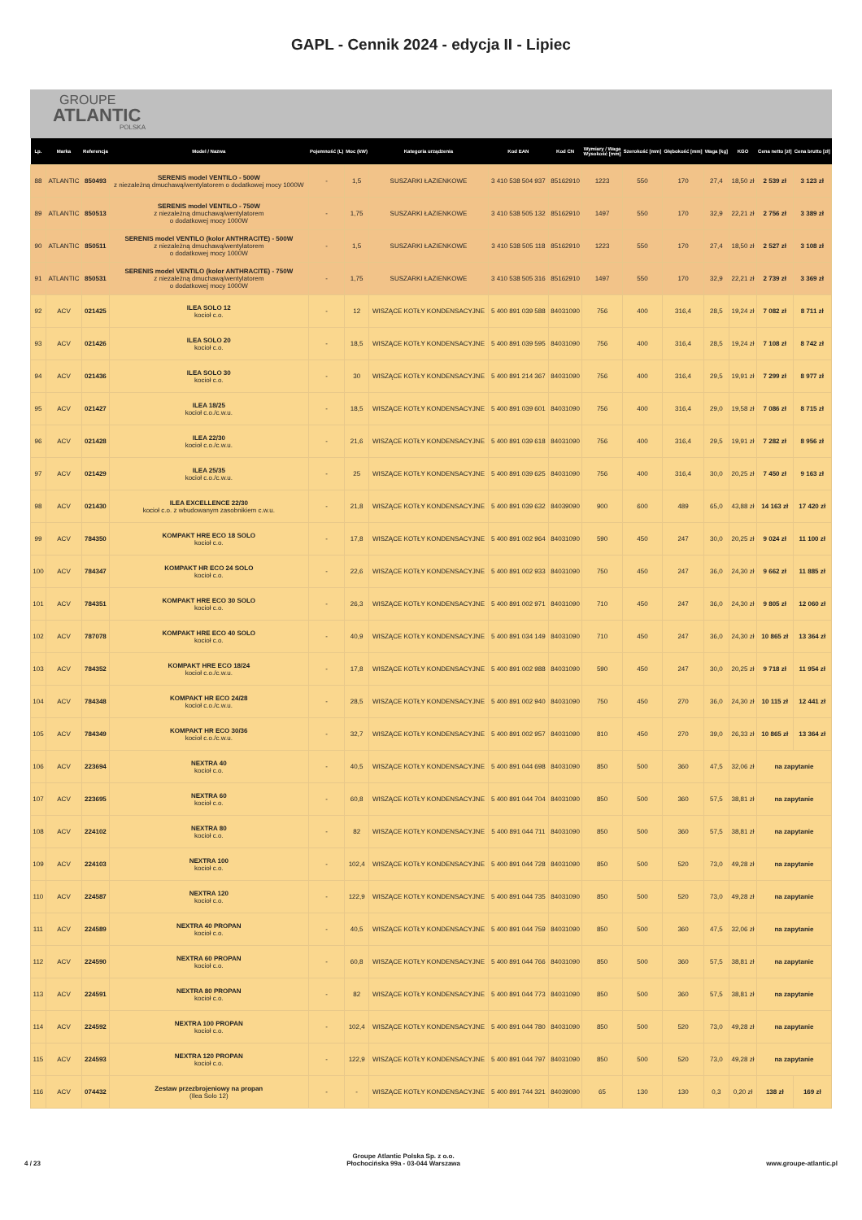GAPL - Cennik 2024 - edycja II - Lipiec
GROUPE
ATLANTIC
POLSKA
| Lp. | Marka | Referencja | Model / Nazwa | Pojemność (L) | Moc (kW) | Kategoria urządzenia | Kod EAN | Kod CN | Wymiary / Waga Wysokość [mm] | Szerokość [mm] | Głębokość [mm] | Waga [kg] | KGO | Cena netto [zł] | Cena brutto [zł] |
| --- | --- | --- | --- | --- | --- | --- | --- | --- | --- | --- | --- | --- | --- | --- | --- |
| 88 | ATLANTIC | 850493 | SERENIS model VENTILO - 500W z niezależną dmuchawą/wentylatorem o dodatkowej mocy 1000W | - | 1,5 | SUSZARKI ŁAZIENKOWE | 3 410 538 504 937 | 85162910 | 1223 | 550 | 170 | 27,4 | 18,50 zł | 2 539 zł | 3 123 zł |
| 89 | ATLANTIC | 850513 | SERENIS model VENTILO - 750W z niezależną dmuchawą/wentylatorem o dodatkowej mocy 1000W | - | 1,75 | SUSZARKI ŁAZIENKOWE | 3 410 538 505 132 | 85162910 | 1497 | 550 | 170 | 32,9 | 22,21 zł | 2 756 zł | 3 389 zł |
| 90 | ATLANTIC | 850511 | SERENIS model VENTILO (kolor ANTHRACITE) - 500W z niezależną dmuchawą/wentylatorem o dodatkowej mocy 1000W | - | 1,5 | SUSZARKI ŁAZIENKOWE | 3 410 538 505 118 | 85162910 | 1223 | 550 | 170 | 27,4 | 18,50 zł | 2 527 zł | 3 108 zł |
| 91 | ATLANTIC | 850531 | SERENIS model VENTILO (kolor ANTHRACITE) - 750W z niezależną dmuchawą/wentylatorem o dodatkowej mocy 1000W | - | 1,75 | SUSZARKI ŁAZIENKOWE | 3 410 538 505 316 | 85162910 | 1497 | 550 | 170 | 32,9 | 22,21 zł | 2 739 zł | 3 369 zł |
| 92 | ACV | 021425 | ILEA SOLO 12 kocioł c.o. | - | 12 | WISZĄCE KOTŁY KONDENSACYJNE | 5 400 891 039 588 | 84031090 | 756 | 400 | 316,4 | 28,5 | 19,24 zł | 7 082 zł | 8 711 zł |
| 93 | ACV | 021426 | ILEA SOLO 20 kocioł c.o. | - | 18,5 | WISZĄCE KOTŁY KONDENSACYJNE | 5 400 891 039 595 | 84031090 | 756 | 400 | 316,4 | 28,5 | 19,24 zł | 7 108 zł | 8 742 zł |
| 94 | ACV | 021436 | ILEA SOLO 30 kocioł c.o. | - | 30 | WISZĄCE KOTŁY KONDENSACYJNE | 5 400 891 214 367 | 84031090 | 756 | 400 | 316,4 | 29,5 | 19,91 zł | 7 299 zł | 8 977 zł |
| 95 | ACV | 021427 | ILEA 18/25 kocioł c.o./c.w.u. | - | 18,5 | WISZĄCE KOTŁY KONDENSACYJNE | 5 400 891 039 601 | 84031090 | 756 | 400 | 316,4 | 29,0 | 19,58 zł | 7 086 zł | 8 715 zł |
| 96 | ACV | 021428 | ILEA 22/30 kocioł c.o./c.w.u. | - | 21,6 | WISZĄCE KOTŁY KONDENSACYJNE | 5 400 891 039 618 | 84031090 | 756 | 400 | 316,4 | 29,5 | 19,91 zł | 7 282 zł | 8 956 zł |
| 97 | ACV | 021429 | ILEA 25/35 kocioł c.o./c.w.u. | - | 25 | WISZĄCE KOTŁY KONDENSACYJNE | 5 400 891 039 625 | 84031090 | 756 | 400 | 316,4 | 30,0 | 20,25 zł | 7 450 zł | 9 163 zł |
| 98 | ACV | 021430 | ILEA EXCELLENCE 22/30 kocioł c.o. z wbudowanym zasobnikiem c.w.u. | - | 21,8 | WISZĄCE KOTŁY KONDENSACYJNE | 5 400 891 039 632 | 84039090 | 900 | 600 | 489 | 65,0 | 43,88 zł | 14 163 zł | 17 420 zł |
| 99 | ACV | 784350 | KOMPAKT HRE ECO 18 SOLO kocioł c.o. | - | 17,8 | WISZĄCE KOTŁY KONDENSACYJNE | 5 400 891 002 964 | 84031090 | 590 | 450 | 247 | 30,0 | 20,25 zł | 9 024 zł | 11 100 zł |
| 100 | ACV | 784347 | KOMPAKT HR ECO 24 SOLO kocioł c.o. | - | 22,6 | WISZĄCE KOTŁY KONDENSACYJNE | 5 400 891 002 933 | 84031090 | 750 | 450 | 247 | 36,0 | 24,30 zł | 9 662 zł | 11 885 zł |
| 101 | ACV | 784351 | KOMPAKT HRE ECO 30 SOLO kocioł c.o. | - | 26,3 | WISZĄCE KOTŁY KONDENSACYJNE | 5 400 891 002 971 | 84031090 | 710 | 450 | 247 | 36,0 | 24,30 zł | 9 805 zł | 12 060 zł |
| 102 | ACV | 787078 | KOMPAKT HRE ECO 40 SOLO kocioł c.o. | - | 40,9 | WISZĄCE KOTŁY KONDENSACYJNE | 5 400 891 034 149 | 84031090 | 710 | 450 | 247 | 36,0 | 24,30 zł | 10 865 zł | 13 364 zł |
| 103 | ACV | 784352 | KOMPAKT HRE ECO 18/24 kocioł c.o./c.w.u. | - | 17,8 | WISZĄCE KOTŁY KONDENSACYJNE | 5 400 891 002 988 | 84031090 | 590 | 450 | 247 | 30,0 | 20,25 zł | 9 718 zł | 11 954 zł |
| 104 | ACV | 784348 | KOMPAKT HR ECO 24/28 kocioł c.o./c.w.u. | - | 28,5 | WISZĄCE KOTŁY KONDENSACYJNE | 5 400 891 002 940 | 84031090 | 750 | 450 | 270 | 36,0 | 24,30 zł | 10 115 zł | 12 441 zł |
| 105 | ACV | 784349 | KOMPAKT HR ECO 30/36 kocioł c.o./c.w.u. | - | 32,7 | WISZĄCE KOTŁY KONDENSACYJNE | 5 400 891 002 957 | 84031090 | 810 | 450 | 270 | 39,0 | 26,33 zł | 10 865 zł | 13 364 zł |
| 106 | ACV | 223694 | NEXTRA 40 kocioł c.o. | - | 40,5 | WISZĄCE KOTŁY KONDENSACYJNE | 5 400 891 044 698 | 84031090 | 850 | 500 | 360 | 47,5 | 32,06 zł | na zapytanie | |
| 107 | ACV | 223695 | NEXTRA 60 kocioł c.o. | - | 60,8 | WISZĄCE KOTŁY KONDENSACYJNE | 5 400 891 044 704 | 84031090 | 850 | 500 | 360 | 57,5 | 38,81 zł | na zapytanie | |
| 108 | ACV | 224102 | NEXTRA 80 kocioł c.o. | - | 82 | WISZĄCE KOTŁY KONDENSACYJNE | 5 400 891 044 711 | 84031090 | 850 | 500 | 360 | 57,5 | 38,81 zł | na zapytanie | |
| 109 | ACV | 224103 | NEXTRA 100 kocioł c.o. | - | 102,4 | WISZĄCE KOTŁY KONDENSACYJNE | 5 400 891 044 728 | 84031090 | 850 | 500 | 520 | 73,0 | 49,28 zł | na zapytanie | |
| 110 | ACV | 224587 | NEXTRA 120 kocioł c.o. | - | 122,9 | WISZĄCE KOTŁY KONDENSACYJNE | 5 400 891 044 735 | 84031090 | 850 | 500 | 520 | 73,0 | 49,28 zł | na zapytanie | |
| 111 | ACV | 224589 | NEXTRA 40 PROPAN kocioł c.o. | - | 40,5 | WISZĄCE KOTŁY KONDENSACYJNE | 5 400 891 044 759 | 84031090 | 850 | 500 | 360 | 47,5 | 32,06 zł | na zapytanie | |
| 112 | ACV | 224590 | NEXTRA 60 PROPAN kocioł c.o. | - | 60,8 | WISZĄCE KOTŁY KONDENSACYJNE | 5 400 891 044 766 | 84031090 | 850 | 500 | 360 | 57,5 | 38,81 zł | na zapytanie | |
| 113 | ACV | 224591 | NEXTRA 80 PROPAN kocioł c.o. | - | 82 | WISZĄCE KOTŁY KONDENSACYJNE | 5 400 891 044 773 | 84031090 | 850 | 500 | 360 | 57,5 | 38,81 zł | na zapytanie | |
| 114 | ACV | 224592 | NEXTRA 100 PROPAN kocioł c.o. | - | 102,4 | WISZĄCE KOTŁY KONDENSACYJNE | 5 400 891 044 780 | 84031090 | 850 | 500 | 520 | 73,0 | 49,28 zł | na zapytanie | |
| 115 | ACV | 224593 | NEXTRA 120 PROPAN kocioł c.o. | - | 122,9 | WISZĄCE KOTŁY KONDENSACYJNE | 5 400 891 044 797 | 84031090 | 850 | 500 | 520 | 73,0 | 49,28 zł | na zapytanie | |
| 116 | ACV | 074432 | Zestaw przezbrojeniowy na propan (Ilea Solo 12) | - | - | WISZĄCE KOTŁY KONDENSACYJNE | 5 400 891 744 321 | 84039090 | 65 | 130 | 130 | 0,3 | 0,20 zł | 138 zł | 169 zł |
4 / 23
Groupe Atlantic Polska Sp. z o.o.
Płochocińska 99a - 03-044 Warszawa
www.groupe-atlantic.pl